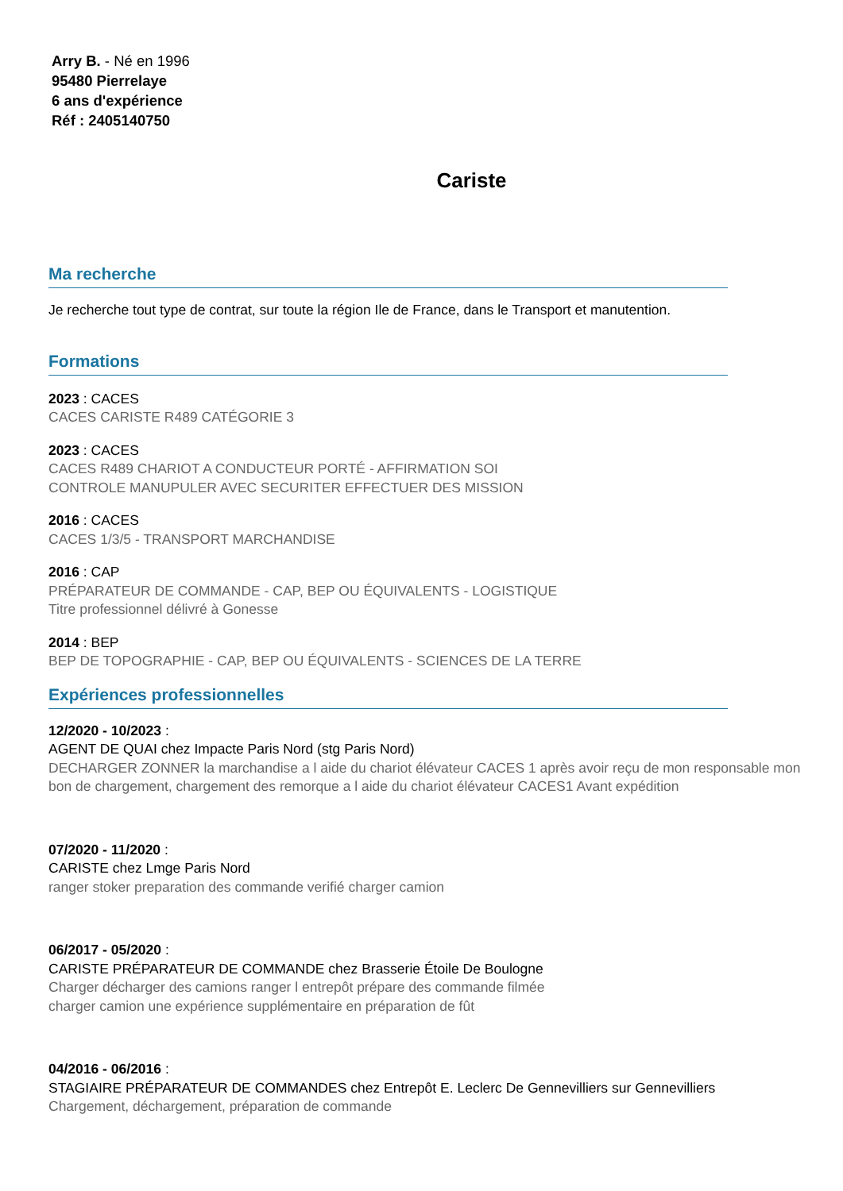Arry B. - Né en 1996
95480 Pierrelaye
6 ans d'expérience
Réf : 2405140750
Cariste
Ma recherche
Je recherche tout type de contrat, sur toute la région Ile de France, dans le Transport et manutention.
Formations
2023 : CACES
CACES CARISTE R489 CATÉGORIE 3
2023 : CACES
CACES R489 CHARIOT A CONDUCTEUR PORTÉ - AFFIRMATION SOI
CONTROLE MANUPULER AVEC SECURITER EFFECTUER DES MISSION
2016 : CACES
CACES 1/3/5 - TRANSPORT MARCHANDISE
2016 : CAP
PRÉPARATEUR DE COMMANDE - CAP, BEP OU ÉQUIVALENTS - LOGISTIQUE
Titre professionnel délivré à Gonesse
2014 : BEP
BEP DE TOPOGRAPHIE - CAP, BEP OU ÉQUIVALENTS - SCIENCES DE LA TERRE
Expériences professionnelles
12/2020 - 10/2023 :
AGENT DE QUAI chez Impacte Paris Nord (stg Paris Nord)
DECHARGER ZONNER la marchandise a l aide du chariot élévateur CACES 1 après avoir reçu de mon responsable mon bon de chargement, chargement des remorque a l aide du chariot élévateur CACES1 Avant expédition
07/2020 - 11/2020 :
CARISTE chez Lmge Paris Nord
ranger stoker preparation des commande verifié charger camion
06/2017 - 05/2020 :
CARISTE PRÉPARATEUR DE COMMANDE chez Brasserie Étoile De Boulogne
Charger décharger des camions ranger l entrepôt prépare des commande filmée
charger camion une expérience supplémentaire en préparation de fût
04/2016 - 06/2016 :
STAGIAIRE PRÉPARATEUR DE COMMANDES chez Entrepôt E. Leclerc De Gennevilliers sur Gennevilliers
Chargement, déchargement, préparation de commande